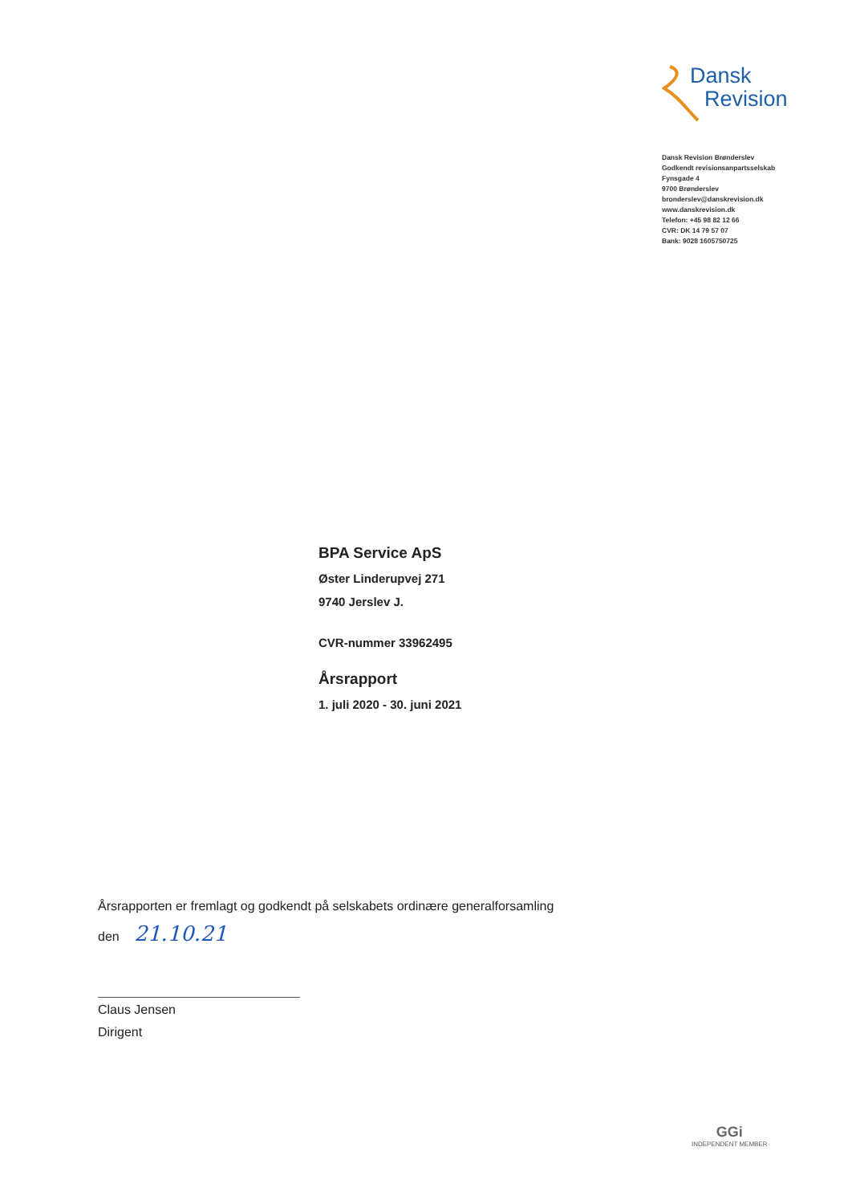Dansk
Revision
Dansk Revision Brønderslev
Godkendt revisionsanpartsselskab
Fynsgade 4
9700 Brønderslev
bronderslev@danskrevision.dk
www.danskrevision.dk
Telefon: +45 98 82 12 66
CVR: DK 14 79 57 07
Bank: 9028 1605750725
BPA Service ApS
Øster Linderupvej 271
9740 Jerslev J.
CVR-nummer 33962495
Årsrapport
1. juli 2020 - 30. juni 2021
Årsrapporten er fremlagt og godkendt på selskabets ordinære generalforsamling
den 21.10.21
Claus Jensen
Dirigent
GGi
INDEPENDENT MEMBER